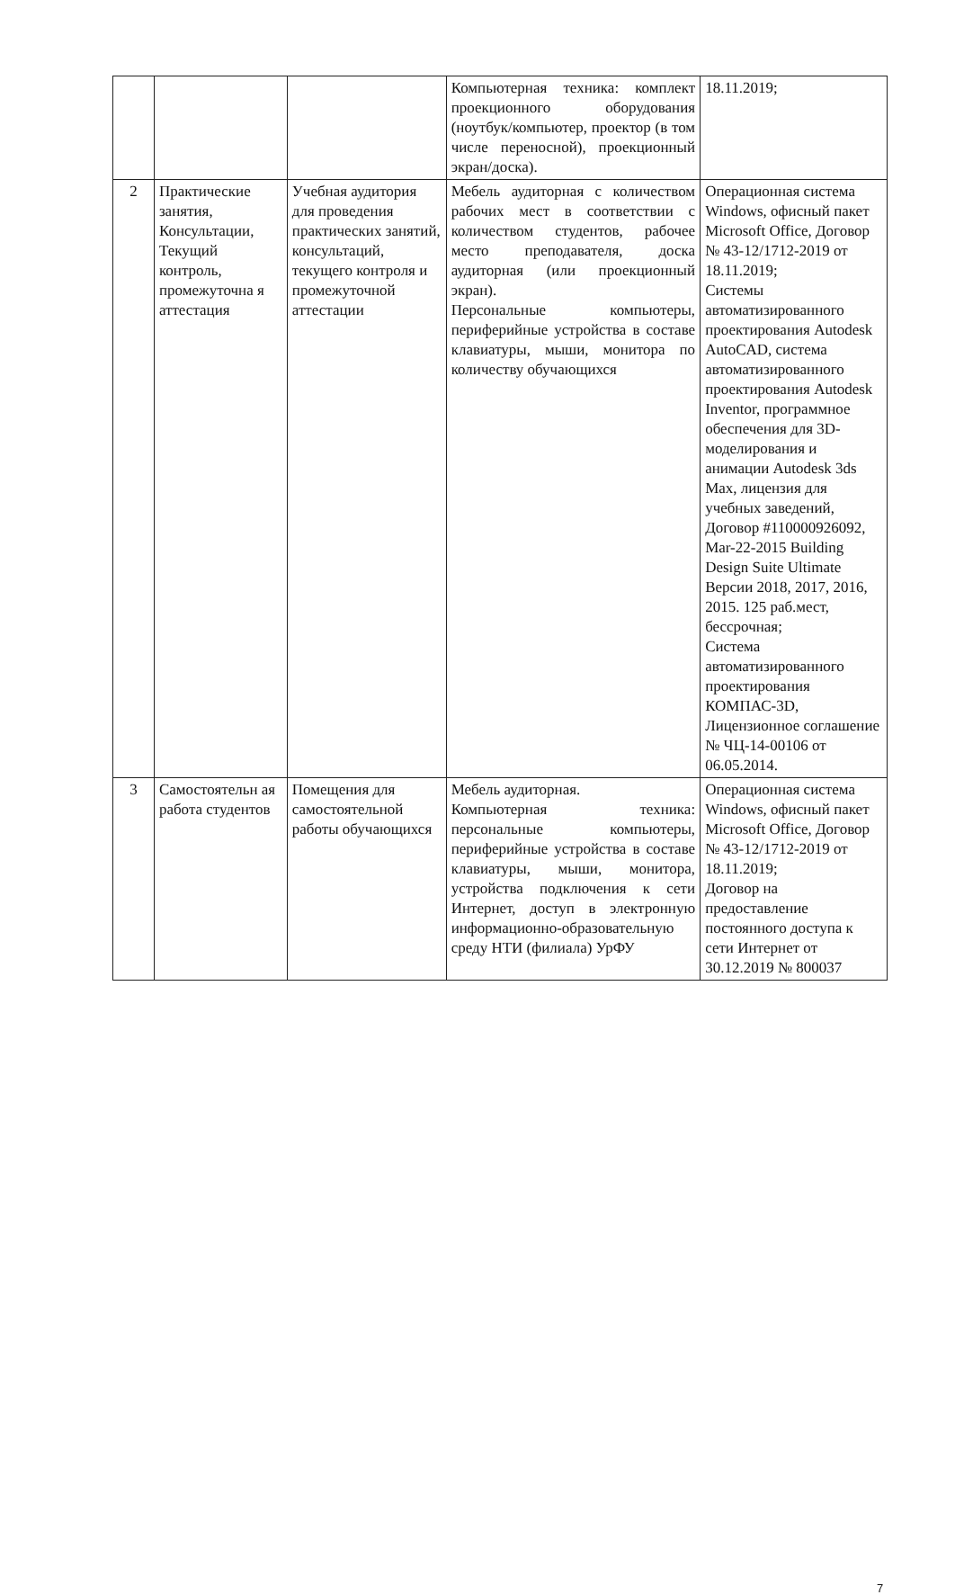| | | | Компьютерная техника: комплект проекционного оборудования (ноутбук/компьютер, проектор (в том числе переносной), проекционный экран/доска). | 18.11.2019; |
| 2 | Практические занятия, Консультации, Текущий контроль, промежуточна я аттестация | Учебная аудитория для проведения практических занятий, консультаций, текущего контроля и промежуточной аттестации | Мебель аудиторная с количеством рабочих мест в соответствии с количеством студентов, рабочее место преподавателя, доска аудиторная (или проекционный экран). Персональные компьютеры, периферийные устройства в составе клавиатуры, мыши, монитора по количеству обучающихся | Операционная система Windows, офисный пакет Microsoft Office, Договор № 43-12/1712-2019 от 18.11.2019; Системы автоматизированного проектирования Autodesk AutoCAD, система автоматизированного проектирования Autodesk Inventor, программное обеспечения для 3D-моделирования и анимации Autodesk 3ds Max, лицензия для учебных заведений, Договор #110000926092, Mar-22-2015 Building Design Suite Ultimate Версии 2018, 2017, 2016, 2015. 125 раб.мест, бессрочная; Система автоматизированного проектирования КОМПАС-3D, Лицензионное соглашение № ЧЦ-14-00106 от 06.05.2014. |
| 3 | Самостоятельн ая работа студентов | Помещения для самостоятельной работы обучающихся | Мебель аудиторная. Компьютерная техника: персональные компьютеры, периферийные устройства в составе клавиатуры, мыши, монитора, устройства подключения к сети Интернет, доступ в электронную информационно-образовательную среду НТИ (филиала) УрФУ | Операционная система Windows, офисный пакет Microsoft Office, Договор № 43-12/1712-2019 от 18.11.2019; Договор на предоставление постоянного доступа к сети Интернет от 30.12.2019 № 800037 |
7